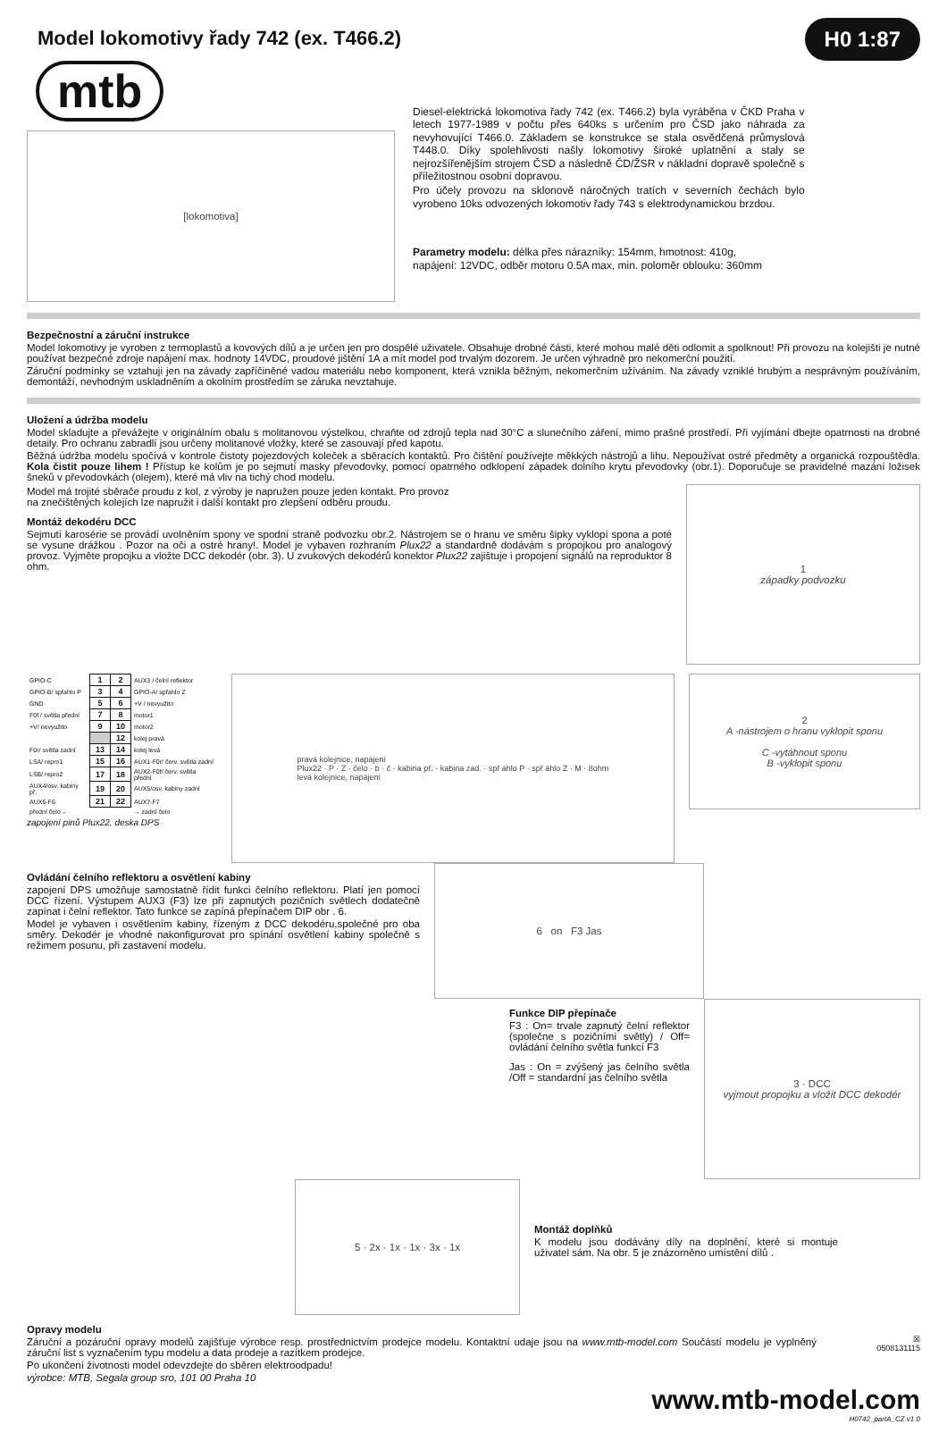Model lokomotivy řady 742 (ex. T466.2)
H0 1:87
mtb
[lokomotiva]
Diesel-elektrická lokomotiva řady 742 (ex. T466.2) byla vyráběna v ČKD Praha v letech 1977-1989 v počtu přes 640ks s určením pro ČSD jako náhrada za nevyhovující T466.0. Základem se konstrukce se stala osvědčená průmyslová T448.0. Díky spolehlivosti našly lokomotivy široké uplatnění a staly se nejrozšířenějším strojem ČSD a následně ČD/ŽSR v nákladní dopravě společně s příležitostnou osobní dopravou.
Pro účely provozu na sklonově náročných tratích v severních čechách bylo vyrobeno 10ks odvozených lokomotiv řady 743 s elektrodynamickou brzdou.
Parametry modelu: délka přes nárazníky: 154mm, hmotnost: 410g,
napájení: 12VDC, odběr motoru 0.5A max, min. poloměr oblouku: 360mm
Bezpečnostní a záruční instrukce
Model lokomotivy je vyroben z termoplastů a kovových dílů a je určen jen pro dospělé uživatele. Obsahuje drobné části, které mohou malé děti odlomit a spolknout! Při provozu na kolejišti je nutné používat bezpečné zdroje napájení max. hodnoty 14VDC, proudové jištění 1A a mít model pod trvalým dozorem. Je určen výhradně pro nekomerční použití.
Záruční podmínky se vztahuji jen na závady zapříčiněné vadou materiálu nebo komponent, která vznikla běžným, nekomerčním užíváním. Na závady vzniklé hrubým a nesprávným používáním, demontáží, nevhodným uskladněním a okolním prostředím se záruka nevztahuje.
Uložení a údržba modelu
Model skladujte a převážejte v originálním obalu s molitanovou výstelkou, chraňte od zdrojů tepla nad 30°C a slunečního záření, mimo prašné prostředí. Při vyjímání dbejte opatrnosti na drobné detaily. Pro ochranu zabradlí jsou určeny molitanové vložky, které se zasouvají před kapotu.
Běžná údržba modelu spočívá v kontrole čistoty pojezdových koleček a sběracích kontaktů. Pro čištění používejte měkkých nástrojů a lihu. Nepoužívat ostré předměty a organická rozpouštědla. Kola čistit pouze lihem ! Přístup ke kolům je po sejmutí masky převodovky, pomocí opatrného odklopení západek dolního krytu převodovky (obr.1). Doporučuje se pravidelné mazání ložisek šneků v převodovkách (olejem), které má vliv na tichý chod modelu.
Model má trojité sběrače proudu z kol, z výroby je napružen pouze jeden kontakt. Pro provoz
na znečištěných kolejích lze napružit i další kontakt pro zlepšení odběru proudu.
Montáž dekodéru DCC
Sejmutí karosérie se provádí uvolněním spony ve spodní straně podvozku obr.2. Nástrojem se o hranu ve směru šipky vyklopí spona a poté se vysune drážkou . Pozor na oči a ostré hrany!. Model je vybaven rozhraním Plux22 a standardně dodávám s propojkou pro analogový provoz. Vyjměte propojku a vložte DCC dekodér (obr. 3). U zvukových dekodérů konektor Plux22 zajištuje i propojení signálů na reproduktor 8 ohm.
1
západky podvozku
| GPIO-C | 1 | 2 | AUX3 / čelní reflektor |
| GPIO-B/ spřahlo P | 3 | 4 | GPIO-A/ spřahlo Z |
| GND | 5 | 6 | +V / nevyužito |
| F0f / světla přední | 7 | 8 | motor1 |
| +V/ nevyužito | 9 | 10 | motor2 |
| | | 12 | kolej pravá |
| F0r/ světla zadní | 13 | 14 | kolej levá |
| LSA/ repro1 | 15 | 16 | AUX1-F0r/ červ. světla zadní |
| LSB/ repro2 | 17 | 18 | AUX2-F0f/ červ. světla přední |
| AUX4/osv. kabiny př. | 19 | 20 | AUX5/osv. kabiny zadní |
| AUX6-F6 | 21 | 22 | AUX7-F7 |
| přední čelo ← | | | → zadní čelo |
zapojení pinů Plux22, deska DPS
pravá kolejnice, napájení
Plux22 · P · Z · čelo · b · č · kabina př. · kabina zad. · spř áhlo P · spř áhlo Z · M · 8ohm
levá kolejnice, napájení
2
A -nástrojem o hranu vyklopit sponu
C -vytáhnout sponu
B -vyklopit sponu
Ovládání čelního reflektoru a osvětlení kabiny
zapojení DPS umožňuje samostatně řídit funkci čelního reflektoru. Platí jen pomocí DCC řízení. Výstupem AUX3 (F3) lze při zapnutých pozičních světlech dodatečně zapínat i čelní reflektor. Tato funkce se zapíná přepínačem DIP obr . 6.
Model je vybaven i osvětlením kabiny, řízeným z DCC dekodéru,společné pro oba směry. Dekodér je vhodné nakonfigurovat pro spínání osvětlení kabiny společně s režimem posunu, při zastavení modelu.
6 on F3 Jas
Funkce DIP přepínače
F3 : On= trvale zapnutý čelní reflektor (společne s pozičními světly) / Off= ovládání čelního světla funkcí F3
Jas : On = zvýšený jas čelního světla /Off = standardní jas čelního světla
3 · DCC
vyjmout propojku a vložit DCC dekodér
5 · 2x · 1x · 1x · 3x · 1x
Montáž doplňků
K modelu jsou dodávány díly na doplnění, které si montuje uživatel sám. Na obr. 5 je znázorněno umístění dílů .
Opravy modelu
Záruční a pozáruční opravy modelů zajišťuje výrobce resp. prostřednictvím prodejce modelu. Kontaktní udaje jsou na www.mtb-model.com Součástí modelu je vyplněný záruční list s vyznačením typu modelu a data prodeje a razítkem prodejce.
Po ukončení životnosti model odevzdejte do sběren elektroodpadu!
výrobce: MTB, Segala group sro, 101 00 Praha 10
☒
0508131115
www.mtb-model.com
H0742_partA_CZ v1.0